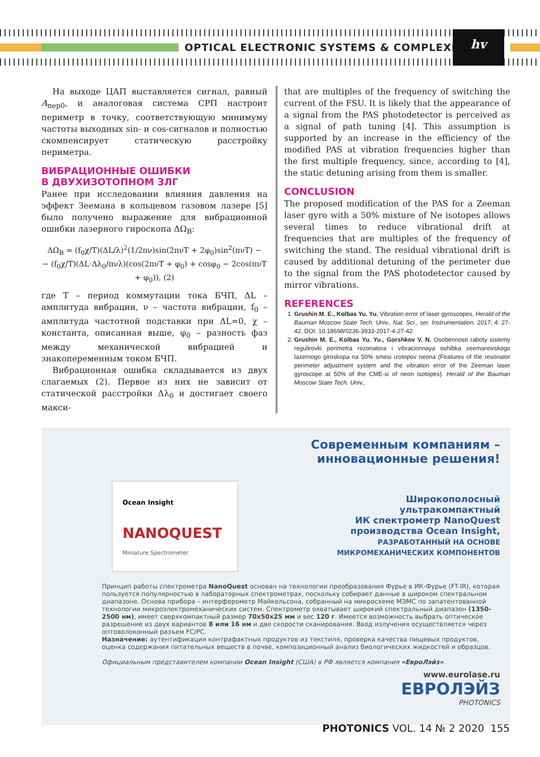OPTICAL ELECTRONIC SYSTEMS & COMPLEXES
hv
На выходе ЦАП выставляется сигнал, равный A<sub>пер0</sub>, и аналоговая система СРП настроит периметр в точку, соответствующую минимуму частоты выходных sin- и cos-сигналов и полностью скомпенсирует статическую расстройку периметра.
ВИБРАЦИОННЫЕ ОШИБКИ
В ДВУХИЗОТОПНОМ ЗЛГ
Ранее при исследовании влияния давления на эффект Зеемана в кольцевом газовом лазере [5] было получено выражение для вибрационной ошибки лазерного гироскопа ΔΩ<sub>В</sub>:
ΔΩ<sub>В</sub> = (f<sub>0</sub>χ/T)(ΔL/λ)<sup>2</sup>(1/2πν)sin(2πνT + 2φ<sub>0</sub>)sin<sup>2</sup>(πνT) −
− (f<sub>0</sub>χ/T)(ΔL·Δλ<sub>0</sub>/πνλ)(cos(2πνT + φ<sub>0</sub>) + cosφ<sub>0</sub> − 2cos(πνT + φ<sub>0</sub>)), (2)
где T – период коммутации тока БЧП, ΔL – амплитуда вибрации, ν – частота вибрации, f<sub>0</sub> – амплитуда частотной подставки при ΔL=0, χ – константа, описанная выше, φ<sub>0</sub> – разность фаз между механической вибрацией и знакопеременным током БЧП.
Вибрационная ошибка складывается из двух слагаемых (2). Первое из них не зависит от статической расстройки Δλ<sub>0</sub> и достигает своего макси-
that are multiples of the frequency of switching the current of the FSU. It is likely that the appearance of a signal from the PAS photodetector is perceived as a signal of path tuning [4]. This assumption is supported by an increase in the efficiency of the modified PAS at vibration frequencies higher than the first multiple frequency, since, according to [4], the static detuning arising from them is smaller.
CONCLUSION
The proposed modification of the PAS for a Zeeman laser gyro with a 50% mixture of Ne isotopes allows several times to reduce vibrational drift at frequencies that are multiples of the frequency of switching the stand. The residual vibrational drift is caused by additional detuning of the perimeter due to the signal from the PAS photodetector caused by mirror vibrations.
REFERENCES
1. Grushin M. E., Kolbas Yu. Yu. Vibration error of laser gyroscopes, Herald of the Bauman Moscow State Tech. Univ., Nat. Sci., ser. Instrumentation. 2017; 4: 27-42. DOI: 10.18698/0236-3933-2017-4-27-42.
2. Grushin M. E., Kolbas Yu. Yu., Gorshkov V. N. Osobennosti raboty sistemy regulirovki perimetra rezonatora i vibracionnaya oshibka zeemanovskogo lazernogo giroskopa na 50% smesi izotopov neona (Features of the resonator perimeter adjustment system and the vibration error of the Zeeman laser gyroscope at 50% of the CME-si of neon isotopes). Herald of the Bauman Moscow State Tech. Univ.,
Современным компаниям –
инновационные решения!
Ocean Insight
NANOQUEST
Miniature Spectrometer
Широкополосный
ультракомпактный
ИК спектрометр NanoQuest
производства Ocean Insight,
РАЗРАБОТАННЫЙ НА ОСНОВЕ
МИКРОМЕХАНИЧЕСКИХ КОМПОНЕНТОВ
Принцип работы спектрометра NanoQuest основан на технологии преобразования Фурье в ИК-Фурье (FT-IR), которая пользуется популярностью в лабораторных спектрометрах, поскольку собирает данные в широком спектральном диапазоне. Основа прибора – интерферометр Майкельсона, собранный на микросхеме МЭМС по запатентованной технологии микроэлектромеханических систем. Спектрометр охватывает широкий спектральный диапазон (1350-2500 нм), имеет сверхкомпактный размер 70х50х25 мм и вес 120 г. Имеется возможность выбрать оптическое разрешение из двух вариантов 8 или 16 нм и две скорости сканирования. Ввод излучения осуществляется через оптоволоконный разъем FC/PC.
Назначение: аутентификация контрафактных продуктов из текстиля, проверка качества пищевых продуктов, оценка содержания питательных веществ в почве, композиционный анализ биологических жидкостей и образцов.
Официальным представителем компании Ocean Insight (США) в РФ является компания «ЕвроЛэйз».
www.eurolase.ru
ЕВРОЛЭЙЗ
PHOTONICS
PHOTONICS VOL. 14 № 2 2020 155